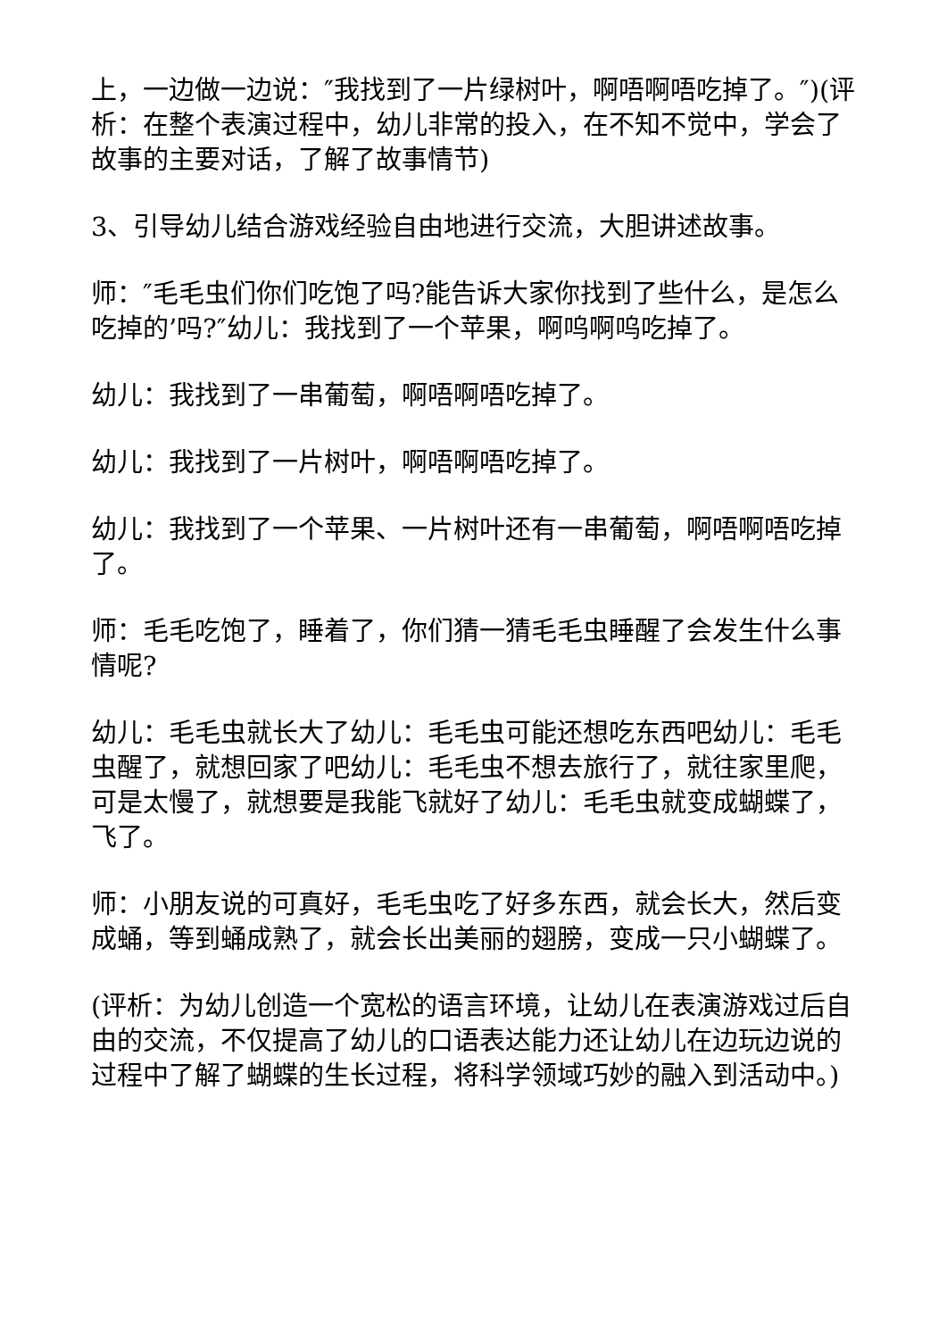上，一边做一边说：″我找到了一片绿树叶，啊唔啊唔吃掉了。″)(评析：在整个表演过程中，幼儿非常的投入，在不知不觉中，学会了故事的主要对话，了解了故事情节)
3、引导幼儿结合游戏经验自由地进行交流，大胆讲述故事。
师：″毛毛虫们你们吃饱了吗?能告诉大家你找到了些什么，是怎么吃掉的’吗?″幼儿：我找到了一个苹果，啊呜啊呜吃掉了。
幼儿：我找到了一串葡萄，啊唔啊唔吃掉了。
幼儿：我找到了一片树叶，啊唔啊唔吃掉了。
幼儿：我找到了一个苹果、一片树叶还有一串葡萄，啊唔啊唔吃掉了。
师：毛毛吃饱了，睡着了，你们猜一猜毛毛虫睡醒了会发生什么事情呢?
幼儿：毛毛虫就长大了幼儿：毛毛虫可能还想吃东西吧幼儿：毛毛虫醒了，就想回家了吧幼儿：毛毛虫不想去旅行了，就往家里爬，可是太慢了，就想要是我能飞就好了幼儿：毛毛虫就变成蝴蝶了，飞了。
师：小朋友说的可真好，毛毛虫吃了好多东西，就会长大，然后变成蛹，等到蛹成熟了，就会长出美丽的翅膀，变成一只小蝴蝶了。
(评析：为幼儿创造一个宽松的语言环境，让幼儿在表演游戏过后自由的交流，不仅提高了幼儿的口语表达能力还让幼儿在边玩边说的过程中了解了蝴蝶的生长过程，将科学领域巧妙的融入到活动中。)